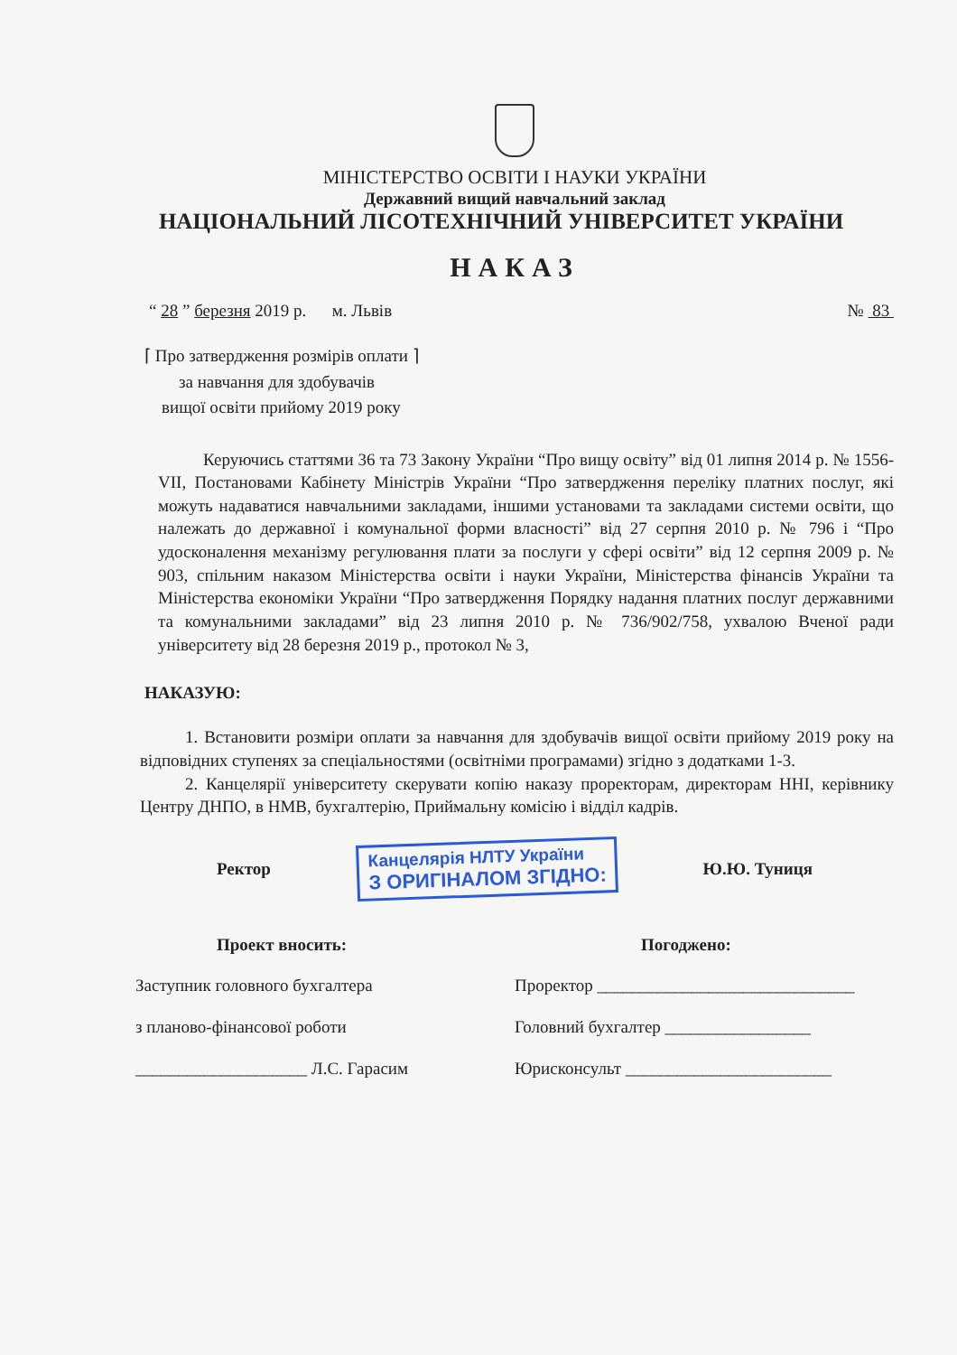МІНІСТЕРСТВО ОСВІТИ І НАУКИ УКРАЇНИ
Державний вищий навчальний заклад
НАЦІОНАЛЬНИЙ ЛІСОТЕХНІЧНИЙ УНІВЕРСИТЕТ УКРАЇНИ
НАКАЗ
“ 28 ” березня 2019 р. м. Львів № 83
⌈ Про затвердження розмірів оплати ⌉
за навчання для здобувачів
вищої освіти прийому 2019 року
Керуючись статтями 36 та 73 Закону України “Про вищу освіту” від 01 липня 2014 р. № 1556-VII, Постановами Кабінету Міністрів України “Про затвердження переліку платних послуг, які можуть надаватися навчальними закладами, іншими установами та закладами системи освіти, що належать до державної і комунальної форми власності” від 27 серпня 2010 р. № 796 і “Про удосконалення механізму регулювання плати за послуги у сфері освіти” від 12 серпня 2009 р. № 903, спільним наказом Міністерства освіти і науки України, Міністерства фінансів України та Міністерства економіки України “Про затвердження Порядку надання платних послуг державними та комунальними закладами” від 23 липня 2010 р. № 736/902/758, ухвалою Вченої ради університету від 28 березня 2019 р., протокол № 3,
НАКАЗУЮ:
1. Встановити розміри оплати за навчання для здобувачів вищої освіти прийому 2019 року на відповідних ступенях за спеціальностями (освітніми програмами) згідно з додатками 1-3.
2. Канцелярії університету скерувати копію наказу проректорам, директорам ННІ, керівнику Центру ДНПО, в НМВ, бухгалтерію, Приймальну комісію і відділ кадрів.
Ректор Канцелярія НЛТУ України
З ОРИГІНАЛОМ ЗГІДНО: Ю.Ю. Туниця
Проект вносить:
Заступник головного бухгалтера
з планово-фінансової роботи
____________________ Л.С. Гарасим
Погоджено:
Проректор ______________________________
Головний бухгалтер _________________
Юрисконсульт ________________________